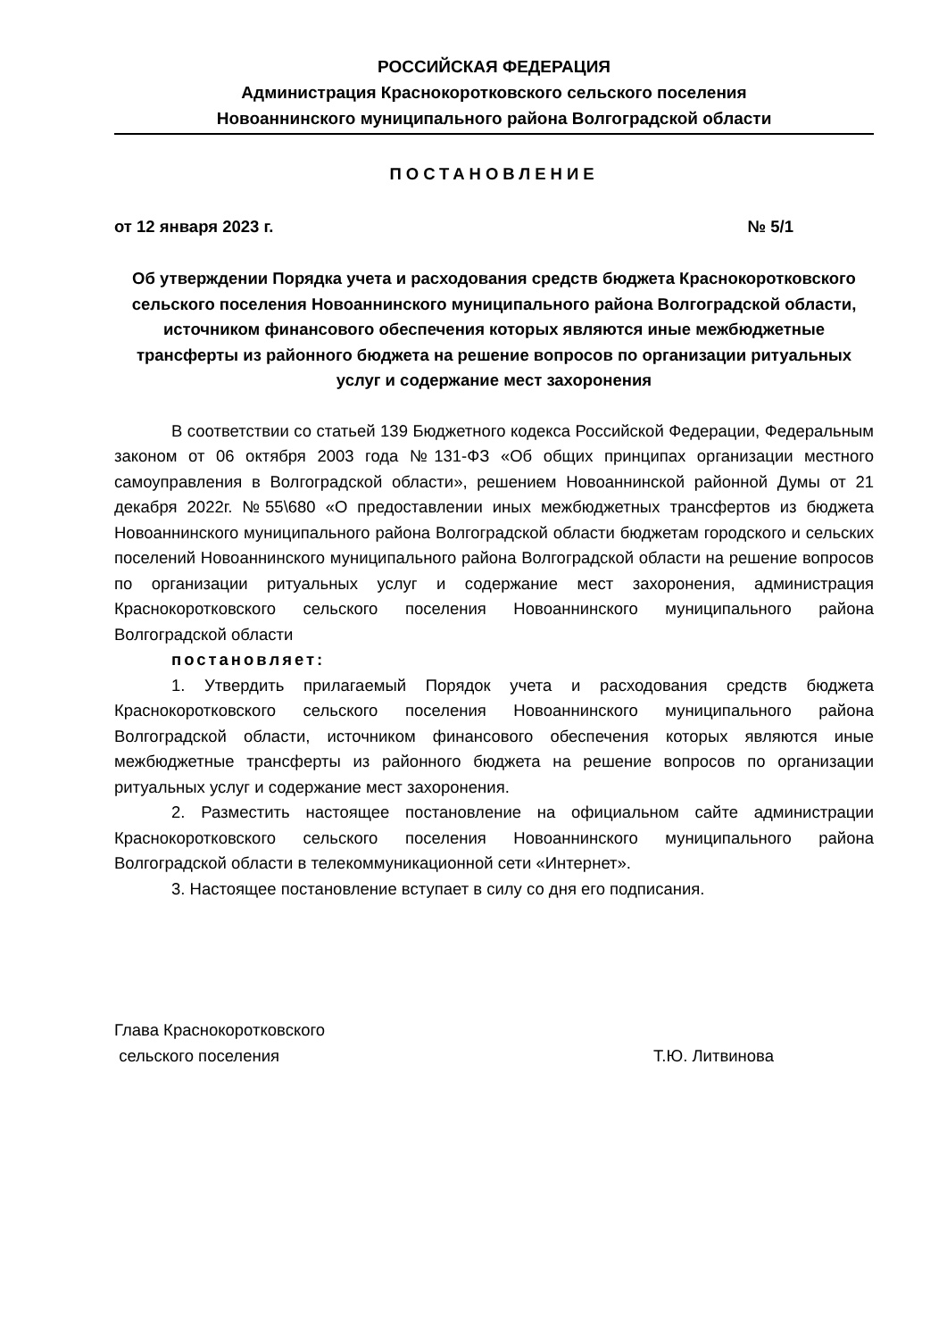РОССИЙСКАЯ ФЕДЕРАЦИЯ
Администрация Краснокоротковского сельского поселения
Новоаннинского муниципального района Волгоградской области
ПОСТАНОВЛЕНИЕ
от 12 января 2023 г. № 5/1
Об утверждении Порядка учета и расходования средств бюджета Краснокоротковского сельского поселения Новоаннинского муниципального района Волгоградской области, источником финансового обеспечения которых являются иные межбюджетные трансферты из районного бюджета на решение вопросов по организации ритуальных услуг и содержание мест захоронения
В соответствии со статьей 139 Бюджетного кодекса Российской Федерации, Федеральным законом от 06 октября 2003 года №131-ФЗ «Об общих принципах организации местного самоуправления в Волгоградской области», решением Новоаннинской районной Думы от 21 декабря 2022г. №55\680 «О предоставлении иных межбюджетных трансфертов из бюджета Новоаннинского муниципального района Волгоградской области бюджетам городского и сельских поселений Новоаннинского муниципального района Волгоградской области на решение вопросов по организации ритуальных услуг и содержание мест захоронения, администрация Краснокоротковского сельского поселения Новоаннинского муниципального района Волгоградской области
постановляет:
1. Утвердить прилагаемый Порядок учета и расходования средств бюджета Краснокоротковского сельского поселения Новоаннинского муниципального района Волгоградской области, источником финансового обеспечения которых являются иные межбюджетные трансферты из районного бюджета на решение вопросов по организации ритуальных услуг и содержание мест захоронения.
2. Разместить настоящее постановление на официальном сайте администрации Краснокоротковского сельского поселения Новоаннинского муниципального района Волгоградской области в телекоммуникационной сети «Интернет».
3. Настоящее постановление вступает в силу со дня его подписания.
Глава Краснокоротковского
сельского поселения
Т.Ю. Литвинова